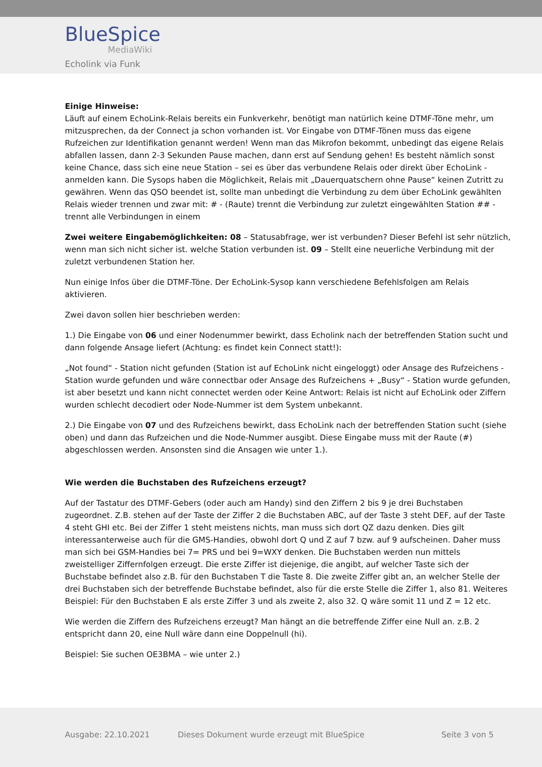BlueSpice
MediaWiki
Echolink via Funk
Einige Hinweise:
Läuft auf einem EchoLink-Relais bereits ein Funkverkehr, benötigt man natürlich keine DTMF-Töne mehr, um mitzusprechen, da der Connect ja schon vorhanden ist. Vor Eingabe von DTMF-Tönen muss das eigene Rufzeichen zur Identifikation genannt werden! Wenn man das Mikrofon bekommt, unbedingt das eigene Relais abfallen lassen, dann 2-3 Sekunden Pause machen, dann erst auf Sendung gehen! Es besteht nämlich sonst keine Chance, dass sich eine neue Station – sei es über das verbundene Relais oder direkt über EchoLink - anmelden kann. Die Sysops haben die Möglichkeit, Relais mit „Dauerquatschern ohne Pause“ keinen Zutritt zu gewähren. Wenn das QSO beendet ist, sollte man unbedingt die Verbindung zu dem über EchoLink gewählten Relais wieder trennen und zwar mit: # - (Raute) trennt die Verbindung zur zuletzt eingewählten Station ## - trennt alle Verbindungen in einem
Zwei weitere Eingabemöglichkeiten: 08 – Statusabfrage, wer ist verbunden? Dieser Befehl ist sehr nützlich, wenn man sich nicht sicher ist. welche Station verbunden ist. 09 – Stellt eine neuerliche Verbindung mit der zuletzt verbundenen Station her.
Nun einige Infos über die DTMF-Töne. Der EchoLink-Sysop kann verschiedene Befehlsfolgen am Relais aktivieren.
Zwei davon sollen hier beschrieben werden:
1.) Die Eingabe von 06 und einer Nodenummer bewirkt, dass Echolink nach der betreffenden Station sucht und dann folgende Ansage liefert (Achtung: es findet kein Connect statt!):
„Not found“ - Station nicht gefunden (Station ist auf EchoLink nicht eingeloggt) oder Ansage des Rufzeichens - Station wurde gefunden und wäre connectbar oder Ansage des Rufzeichens + „Busy“ - Station wurde gefunden, ist aber besetzt und kann nicht connectet werden oder Keine Antwort: Relais ist nicht auf EchoLink oder Ziffern wurden schlecht decodiert oder Node-Nummer ist dem System unbekannt.
2.) Die Eingabe von 07 und des Rufzeichens bewirkt, dass EchoLink nach der betreffenden Station sucht (siehe oben) und dann das Rufzeichen und die Node-Nummer ausgibt. Diese Eingabe muss mit der Raute (#) abgeschlossen werden. Ansonsten sind die Ansagen wie unter 1.).
Wie werden die Buchstaben des Rufzeichens erzeugt?
Auf der Tastatur des DTMF-Gebers (oder auch am Handy) sind den Ziffern 2 bis 9 je drei Buchstaben zugeordnet. Z.B. stehen auf der Taste der Ziffer 2 die Buchstaben ABC, auf der Taste 3 steht DEF, auf der Taste 4 steht GHI etc. Bei der Ziffer 1 steht meistens nichts, man muss sich dort QZ dazu denken. Dies gilt interessanterweise auch für die GMS-Handies, obwohl dort Q und Z auf 7 bzw. auf 9 aufscheinen. Daher muss man sich bei GSM-Handies bei 7= PRS und bei 9=WXY denken. Die Buchstaben werden nun mittels zweistelliger Ziffernfolgen erzeugt. Die erste Ziffer ist diejenige, die angibt, auf welcher Taste sich der Buchstabe befindet also z.B. für den Buchstaben T die Taste 8. Die zweite Ziffer gibt an, an welcher Stelle der drei Buchstaben sich der betreffende Buchstabe befindet, also für die erste Stelle die Ziffer 1, also 81. Weiteres Beispiel: Für den Buchstaben E als erste Ziffer 3 und als zweite 2, also 32. Q wäre somit 11 und Z = 12 etc.
Wie werden die Ziffern des Rufzeichens erzeugt? Man hängt an die betreffende Ziffer eine Null an. z.B. 2 entspricht dann 20, eine Null wäre dann eine Doppelnull (hi).
Beispiel: Sie suchen OE3BMA – wie unter 2.)
Ausgabe: 22.10.2021
Dieses Dokument wurde erzeugt mit BlueSpice
Seite 3 von 5